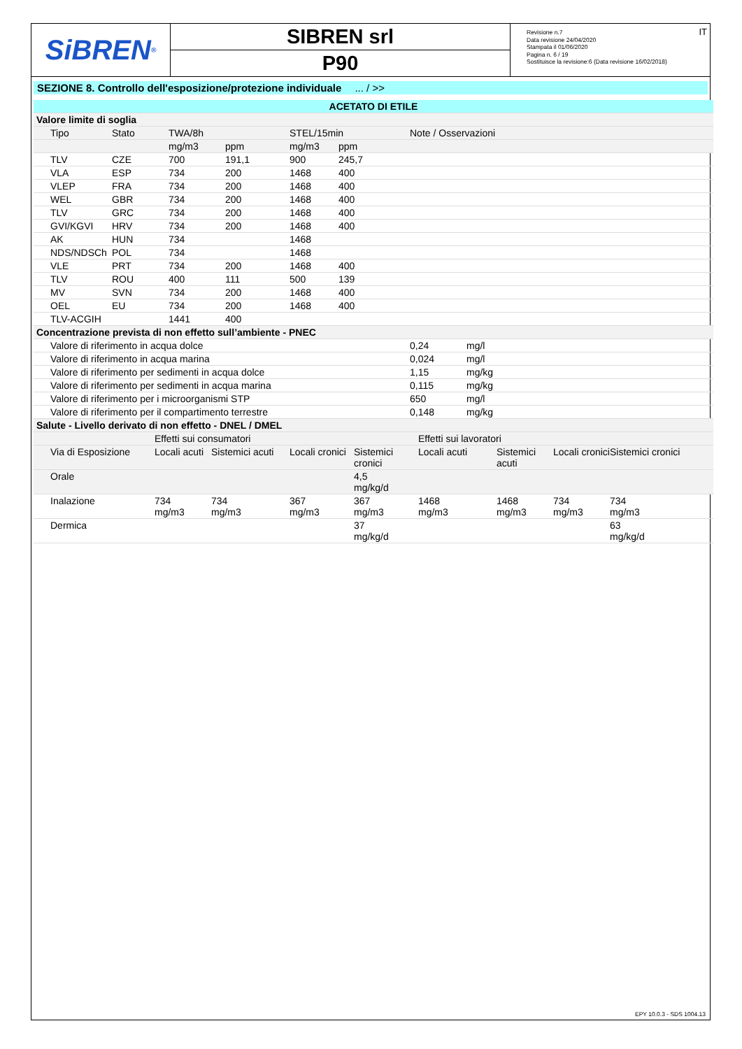SiBREN<sup>®</sup>
SIBREN srl
P90
Revisione n.7
Data revisione 24/04/2020
Stampata il 01/06/2020
Pagina n. 6 / 19
Sostituisce la revisione:6 (Data revisione 16/02/2018)
IT
SEZIONE 8. Controllo dell'esposizione/protezione individuale ... / >>
| ACETATO DI ETILE | | | | | | | |
| --- | --- | --- | --- | --- | --- | --- | --- |
| Valore limite di soglia | | | | | | | |
| Tipo | Stato | TWA/8h | | STEL/15min | | Note / Osservazioni | |
| | | mg/m3 | ppm | mg/m3 | ppm | | |
| TLV | CZE | 700 | 191,1 | 900 | 245,7 | | |
| VLA | ESP | 734 | 200 | 1468 | 400 | | |
| VLEP | FRA | 734 | 200 | 1468 | 400 | | |
| WEL | GBR | 734 | 200 | 1468 | 400 | | |
| TLV | GRC | 734 | 200 | 1468 | 400 | | |
| GVI/KGVI | HRV | 734 | 200 | 1468 | 400 | | |
| AK | HUN | 734 | | 1468 | | | |
| NDS/NDSCh | POL | 734 | | 1468 | | | |
| VLE | PRT | 734 | 200 | 1468 | 400 | | |
| TLV | ROU | 400 | 111 | 500 | 139 | | |
| MV | SVN | 734 | 200 | 1468 | 400 | | |
| OEL | EU | 734 | 200 | 1468 | 400 | | |
| TLV-ACGIH | | 1441 | 400 | | | | |
| Concentrazione prevista di non effetto sull’ambiente - PNEC | | | | | | | |
| Valore di riferimento in acqua dolce | | | | | | 0,24 | mg/l |
| Valore di riferimento in acqua marina | | | | | | 0,024 | mg/l |
| Valore di riferimento per sedimenti in acqua dolce | | | | | | 1,15 | mg/kg |
| Valore di riferimento per sedimenti in acqua marina | | | | | | 0,115 | mg/kg |
| Valore di riferimento per i microorganismi STP | | | | | | 650 | mg/l |
| Valore di riferimento per il compartimento terrestre | | | | | | 0,148 | mg/kg |
| Salute - Livello derivato di non effetto - DNEL / DMEL | | | | | | | | |
| | Effetti sui consumatori | | | | Effetti sui lavoratori | | | |
| Via di Esposizione | Locali acuti | Sistemici acuti | Locali cronici | Sistemici cronici | Locali acuti | Sistemici acuti | Locali cronici | Sistemici cronici |
| Orale | | | | 4,5 mg/kg/d | | | | |
| Inalazione | 734 mg/m3 | 734 mg/m3 | 367 mg/m3 | 367 mg/m3 | 1468 mg/m3 | 1468 mg/m3 | 734 mg/m3 | 734 mg/m3 |
| Dermica | | | | 37 mg/kg/d | | | | 63 mg/kg/d |
EPY 10.0.3 - SDS 1004.13